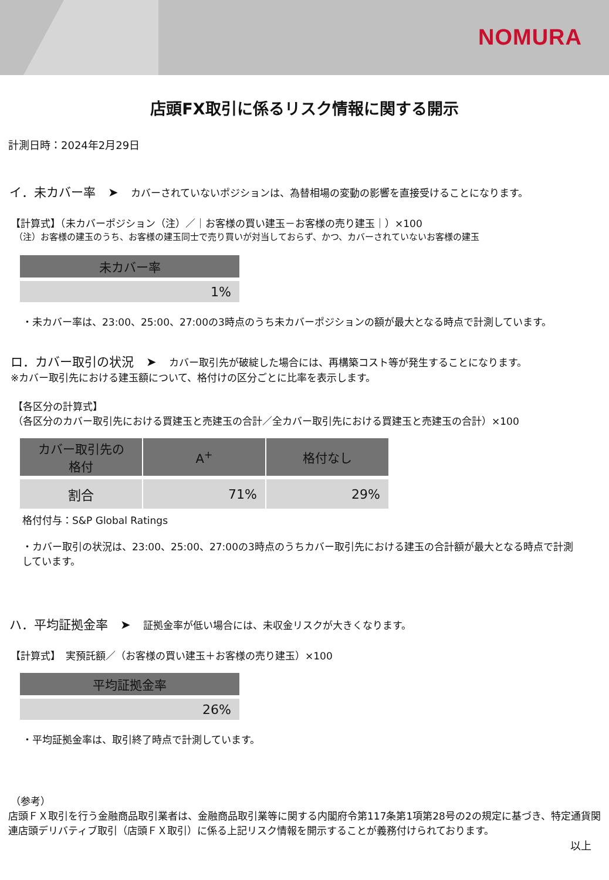NOMURA
店頭FX取引に係るリスク情報に関する開示
計測日時：2024年2月29日
イ．未カバー率　➤　カバーされていないポジションは、為替相場の変動の影響を直接受けることになります。
【計算式】（未カバーポジション（注）／｜お客様の買い建玉－お客様の売り建玉｜）×100
（注）お客様の建玉のうち、お客様の建玉同士で売り買いが対当しておらず、かつ、カバーされていないお客様の建玉
| 未カバー率 |
| --- |
| 1% |
・未カバー率は、23:00、25:00、27:00の3時点のうち未カバーポジションの額が最大となる時点で計測しています。
ロ．カバー取引の状況　➤　カバー取引先が破綻した場合には、再構築コスト等が発生することになります。
※カバー取引先における建玉額について、格付けの区分ごとに比率を表示します。
【各区分の計算式】
（各区分のカバー取引先における買建玉と売建玉の合計／全カバー取引先における買建玉と売建玉の合計）×100
| カバー取引先の 格付 | A<sup>+</sup> | 格付なし |
| --- | --- | --- |
| 割合 | 71% | 29% |
格付付与：S&P Global Ratings
・カバー取引の状況は、23:00、25:00、27:00の3時点のうちカバー取引先における建玉の合計額が最大となる時点で計測しています。
ハ．平均証拠金率　➤　証拠金率が低い場合には、未収金リスクが大きくなります。
【計算式】　実預託額／（お客様の買い建玉＋お客様の売り建玉）×100
| 平均証拠金率 |
| --- |
| 26% |
・平均証拠金率は、取引終了時点で計測しています。
（参考）
店頭ＦＸ取引を行う金融商品取引業者は、金融商品取引業等に関する内閣府令第117条第1項第28号の2の規定に基づき、特定通貨関連店頭デリバティブ取引（店頭ＦＸ取引）に係る上記リスク情報を開示することが義務付けられております。
以上